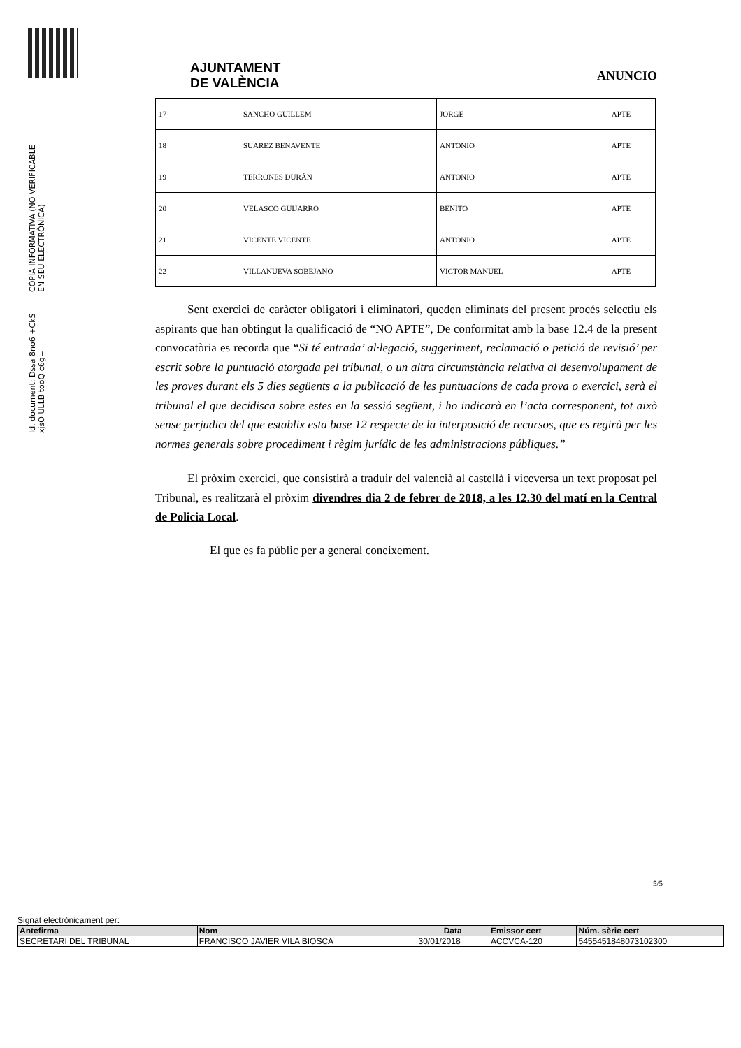Id. document: Dssa 8no6 +CkS xjsO ULLB tooQ c6g=
CÒPIA INFORMATIVA (NO VERIFICABLE EN SEU ELECTRÒNICA)
AJUNTAMENT
DE VALÈNCIA
ANUNCIO
| 17 | SANCHO GUILLEM | JORGE | APTE |
| 18 | SUAREZ BENAVENTE | ANTONIO | APTE |
| 19 | TERRONES DURÁN | ANTONIO | APTE |
| 20 | VELASCO GUIJARRO | BENITO | APTE |
| 21 | VICENTE VICENTE | ANTONIO | APTE |
| 22 | VILLANUEVA SOBEJANO | VICTOR MANUEL | APTE |
Sent exercici de caràcter obligatori i eliminatori, queden eliminats del present procés selectiu els aspirants que han obtingut la qualificació de “NO APTE”, De conformitat amb la base 12.4 de la present convocatòria es recorda que “Si té entrada’ al·legació, suggeriment, reclamació o petició de revisió’ per escrit sobre la puntuació atorgada pel tribunal, o un altra circumstància relativa al desenvolupament de les proves durant els 5 dies següents a la publicació de les puntuacions de cada prova o exercici, serà el tribunal el que decidisca sobre estes en la sessió següent, i ho indicarà en l’acta corresponent, tot això sense perjudici del que establix esta base 12 respecte de la interposició de recursos, que es regirà per les normes generals sobre procediment i règim jurídic de les administracions públiques.”
El pròxim exercici, que consistirà a traduir del valencià al castellà i viceversa un text proposat pel Tribunal, es realitzarà el pròxim divendres dia 2 de febrer de 2018, a les 12.30 del matí en la Central de Policia Local.
El que es fa públic per a general coneixement.
5/5
Signat electrònicament per:
| Antefirma | Nom | Data | Emissor cert | Núm. sèrie cert |
| --- | --- | --- | --- | --- |
| SECRETARI DEL TRIBUNAL | FRANCISCO JAVIER VILA BIOSCA | 30/01/2018 | ACCVCA-120 | 5455451848073102300 |